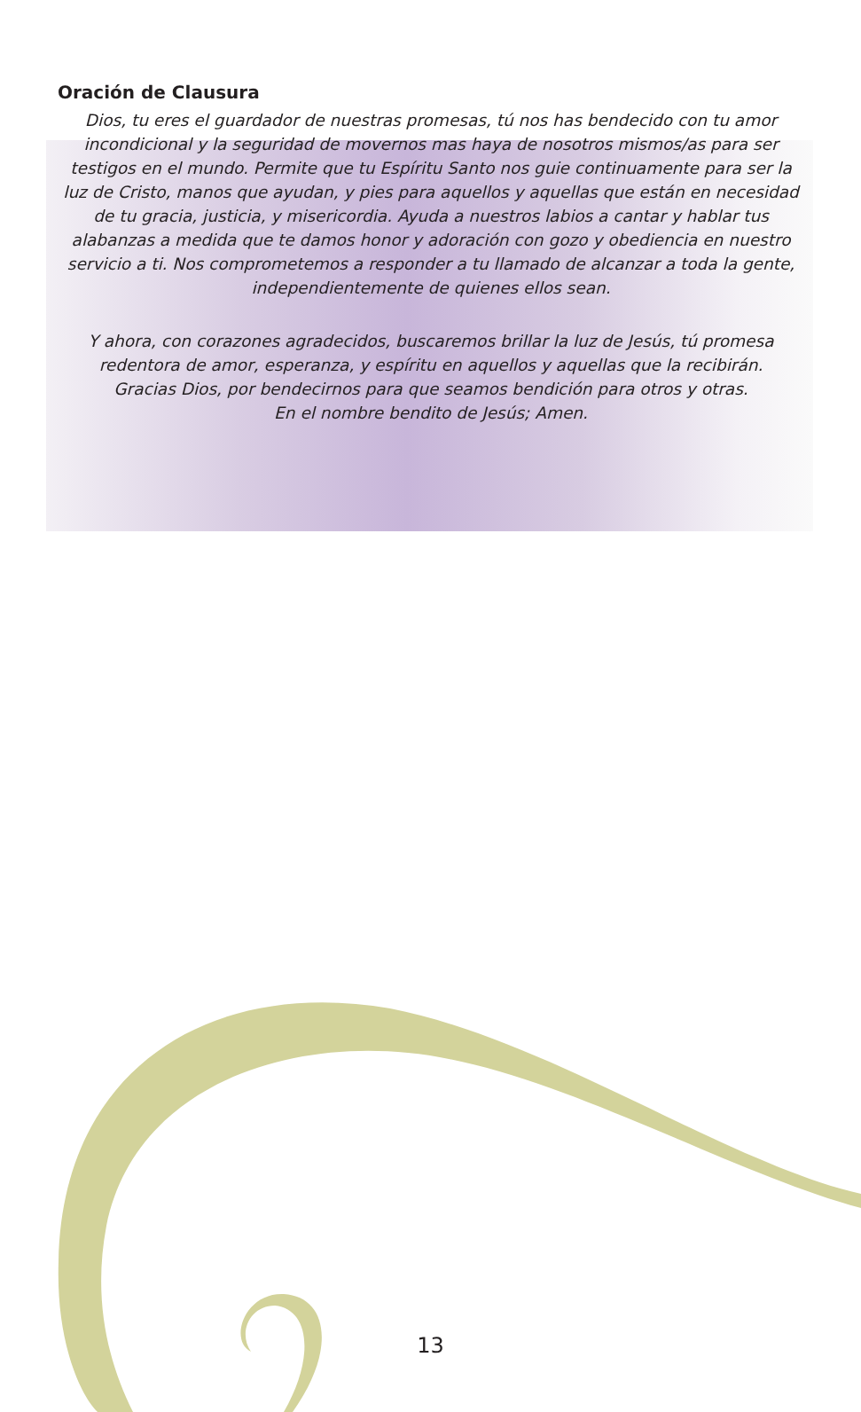Oración de Clausura
Dios, tu eres el guardador de nuestras promesas, tú nos has bendecido con tu amor incondicional y la seguridad de movernos mas haya de nosotros mismos/as para ser testigos en el mundo. Permite que tu Espíritu Santo nos guie continuamente para ser la luz de Cristo, manos que ayudan, y pies para aquellos y aquellas que están en necesidad de tu gracia, justicia, y misericordia. Ayuda a nuestros labios a cantar y hablar tus alabanzas a medida que te damos honor y adoración con gozo y obediencia en nuestro servicio a ti. Nos comprometemos a responder a tu llamado de alcanzar a toda la gente, independientemente de quienes ellos sean.
Y ahora, con corazones agradecidos, buscaremos brillar la luz de Jesús, tú promesa redentora de amor, esperanza, y espíritu en aquellos y aquellas que la recibirán.
Gracias Dios, por bendecirnos para que seamos bendición para otros y otras.
En el nombre bendito de Jesús; Amen.
13